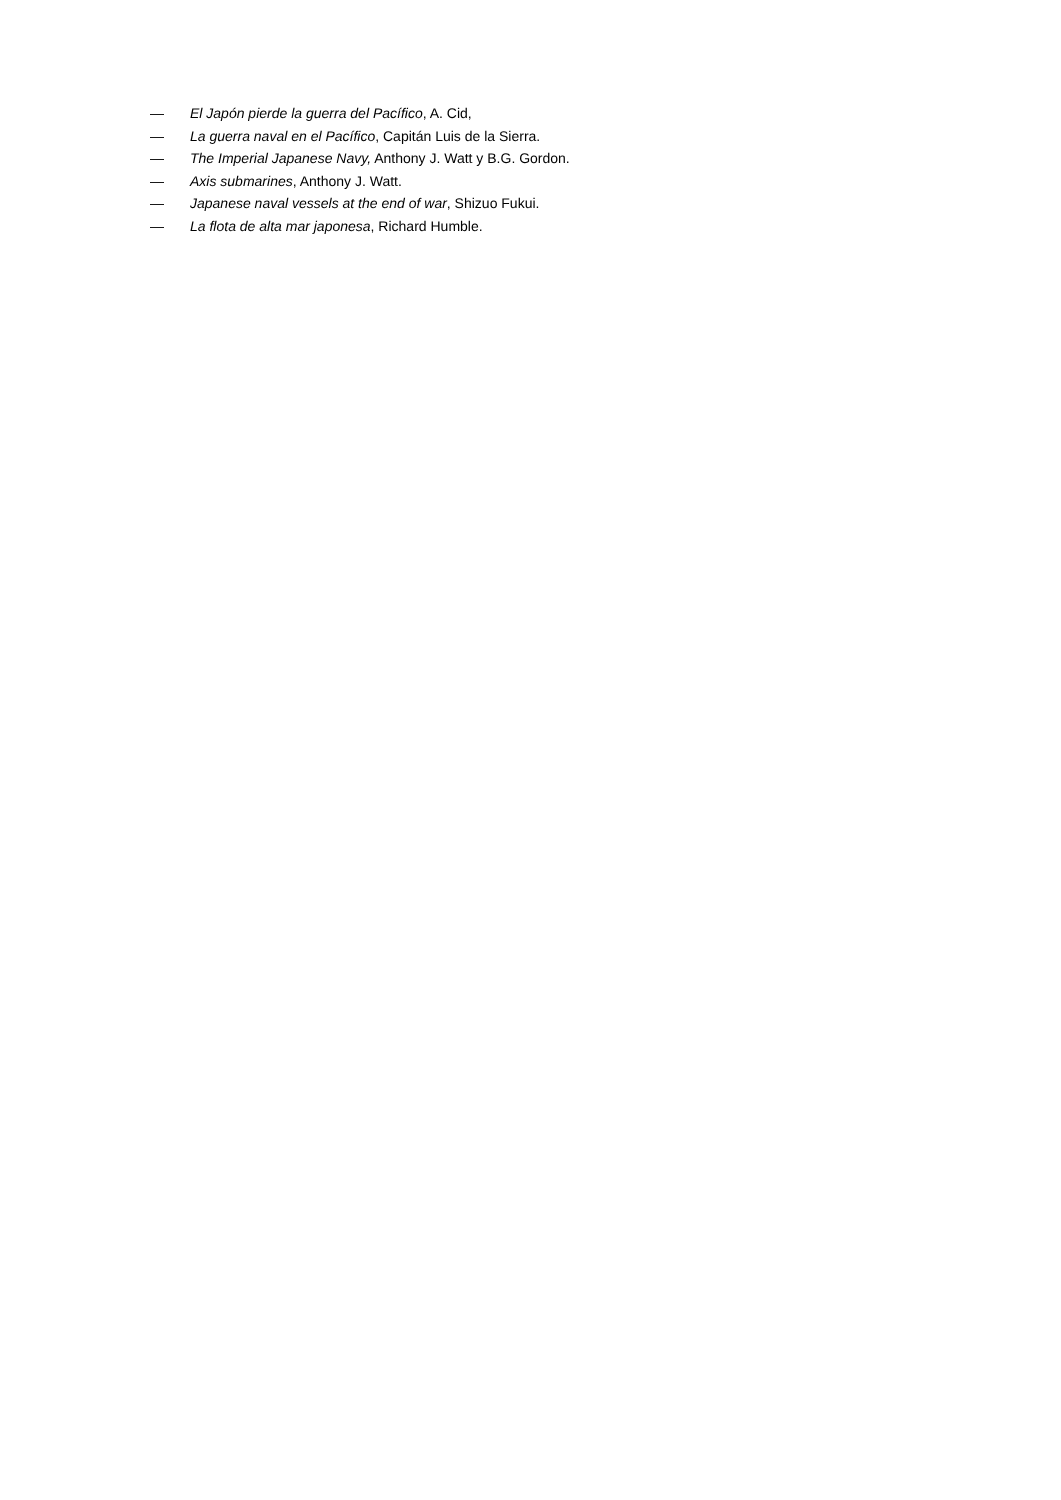— El Japón pierde la guerra del Pacífico, A. Cid,
— La guerra naval en el Pacífico, Capitán Luis de la Sierra.
— The Imperial Japanese Navy, Anthony J. Watt y B.G. Gordon.
— Axis submarines, Anthony J. Watt.
— Japanese naval vessels at the end of war, Shizuo Fukui.
— La flota de alta mar japonesa, Richard Humble.